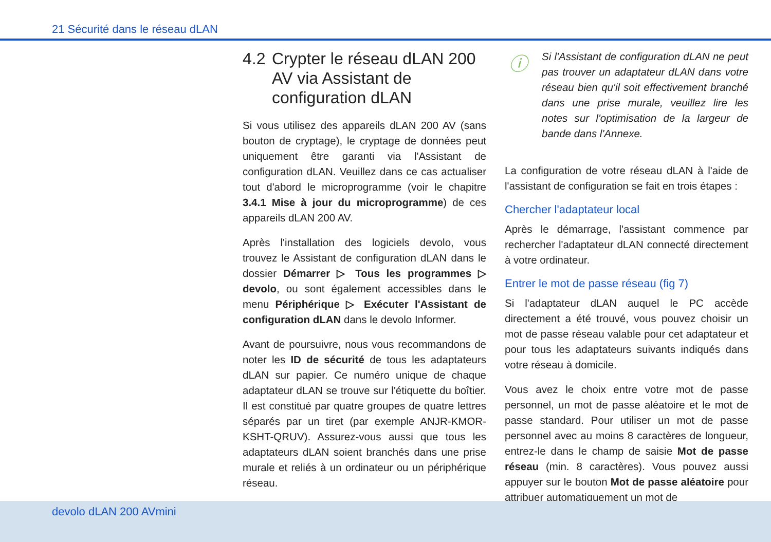21 Sécurité dans le réseau dLAN
4.2 Crypter le réseau dLAN 200 AV via Assistant de configuration dLAN
Si vous utilisez des appareils dLAN 200 AV (sans bouton de cryptage), le cryptage de données peut uniquement être garanti via l'Assistant de configuration dLAN. Veuillez dans ce cas actualiser tout d'abord le microprogramme (voir le chapitre 3.4.1 Mise à jour du microprogramme) de ces appareils dLAN 200 AV.
Après l'installation des logiciels devolo, vous trouvez le Assistant de configuration dLAN dans le dossier Démarrer ▷ Tous les programmes ▷ devolo, ou sont également accessibles dans le menu Périphérique ▷ Exécuter l'Assistant de configuration dLAN dans le devolo Informer.
Avant de poursuivre, nous vous recommandons de noter les ID de sécurité de tous les adaptateurs dLAN sur papier. Ce numéro unique de chaque adaptateur dLAN se trouve sur l'étiquette du boîtier. Il est constitué par quatre groupes de quatre lettres séparés par un tiret (par exemple ANJR-KMOR-KSHT-QRUV). Assurez-vous aussi que tous les adaptateurs dLAN soient branchés dans une prise murale et reliés à un ordinateur ou un périphérique réseau.
ⓘ
Si l'Assistant de configuration dLAN ne peut pas trouver un adaptateur dLAN dans votre réseau bien qu'il soit effectivement branché dans une prise murale, veuillez lire les notes sur l'optimisation de la largeur de bande dans l'Annexe.
La configuration de votre réseau dLAN à l'aide de l'assistant de configuration se fait en trois étapes :
Chercher l'adaptateur local
Après le démarrage, l'assistant commence par rechercher l'adaptateur dLAN connecté directement à votre ordinateur.
Entrer le mot de passe réseau (fig 7)
Si l'adaptateur dLAN auquel le PC accède directement a été trouvé, vous pouvez choisir un mot de passe réseau valable pour cet adaptateur et pour tous les adaptateurs suivants indiqués dans votre réseau à domicile.
Vous avez le choix entre votre mot de passe personnel, un mot de passe aléatoire et le mot de passe standard. Pour utiliser un mot de passe personnel avec au moins 8 caractères de longueur, entrez-le dans le champ de saisie Mot de passe réseau (min. 8 caractères). Vous pouvez aussi appuyer sur le bouton Mot de passe aléatoire pour attribuer automatiquement un mot de
devolo dLAN 200 AVmini